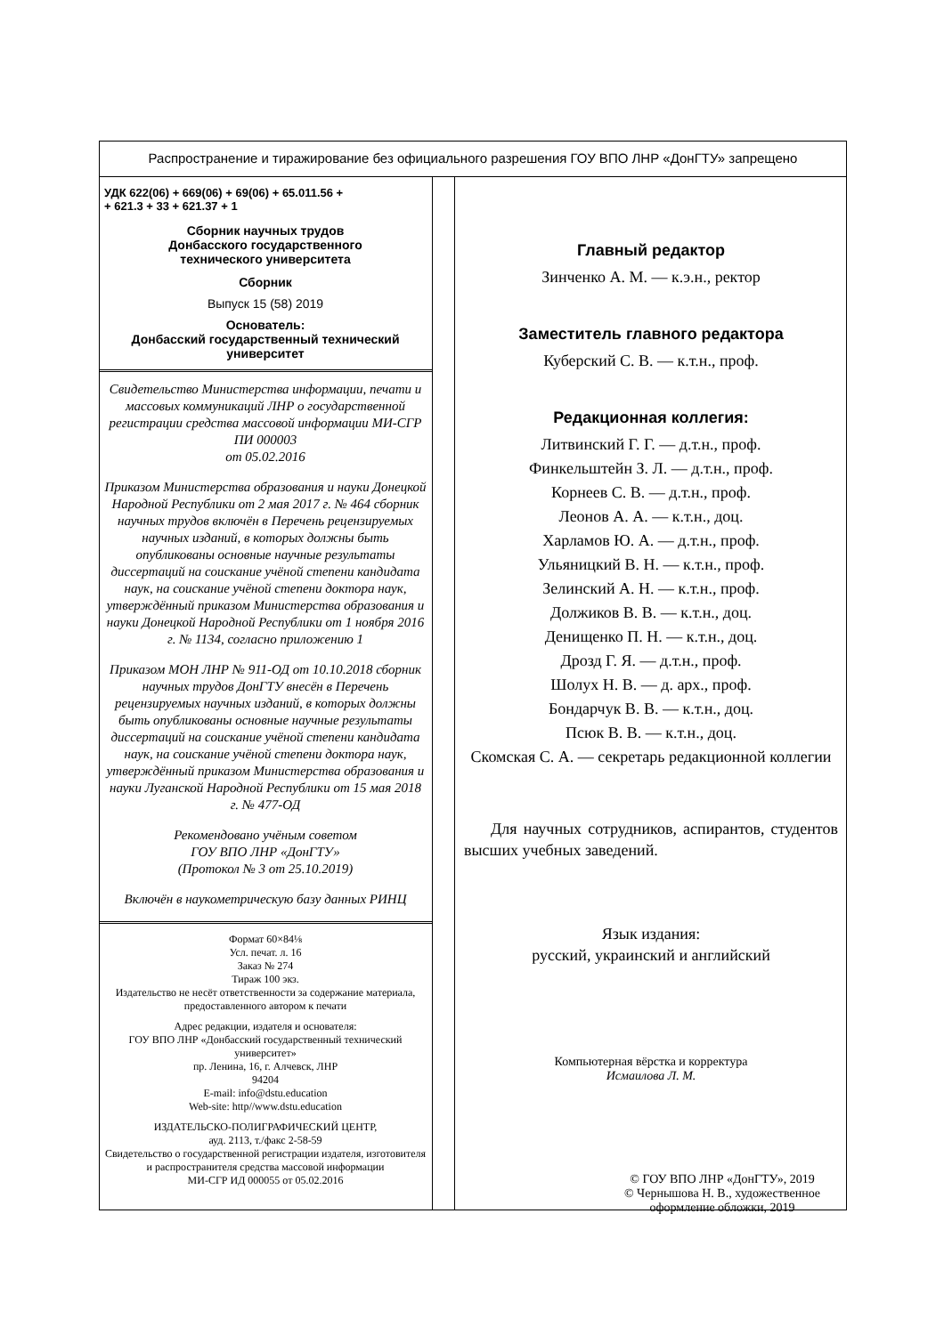Распространение и тиражирование без официального разрешения ГОУ ВПО ЛНР «ДонГТУ» запрещено
УДК 622(06) + 669(06) + 69(06) + 65.011.56 +
+ 621.3 + 33 + 621.37 + 1
Сборник научных трудов
Донбасского государственного
технического университета
Сборник
Выпуск 15 (58) 2019
Основатель:
Донбасский государственный технический университет
Свидетельство Министерства информации, печати и массовых коммуникаций ЛНР о государственной регистрации средства массовой информации МИ-СГР ПИ 000003
от 05.02.2016
Приказом Министерства образования и науки Донецкой Народной Республики от 2 мая 2017 г. № 464 сборник научных трудов включён в Перечень рецензируемых научных изданий, в которых должны быть опубликованы основные научные результаты диссертаций на соискание учёной степени кандидата наук, на соискание учёной степени доктора наук, утверждённый приказом Министерства образования и науки Донецкой Народной Республики от 1 ноября 2016 г. № 1134, согласно приложению 1
Приказом МОН ЛНР № 911-ОД от 10.10.2018 сборник научных трудов ДонГТУ внесён в Перечень рецензируемых научных изданий, в которых должны быть опубликованы основные научные результаты диссертаций на соискание учёной степени кандидата наук, на соискание учёной степени доктора наук, утверждённый приказом Министерства образования и науки Луганской Народной Республики от 15 мая 2018 г. № 477-ОД
Рекомендовано учёным советом
ГОУ ВПО ЛНР «ДонГТУ»
(Протокол № 3 от 25.10.2019)
Включён в наукометрическую базу данных РИНЦ
Формат 60×84⅛
Усл. печат. л. 16
Заказ № 274
Тираж 100 экз.
Издательство не несёт ответственности за содержание материала, предоставленного автором к печати
Адрес редакции, издателя и основателя:
ГОУ ВПО ЛНР «Донбасский государственный технический университет»
пр. Ленина, 16, г. Алчевск, ЛНР
94204
E-mail: info@dstu.education
Web-site: http//www.dstu.education
ИЗДАТЕЛЬСКО-ПОЛИГРАФИЧЕСКИЙ ЦЕНТР,
ауд. 2113, т./факс 2-58-59
Свидетельство о государственной регистрации издателя, изготовителя
и распространителя средства массовой информации
МИ-СГР ИД 000055 от 05.02.2016
Главный редактор
Зинченко А. М. — к.э.н., ректор
Заместитель главного редактора
Куберский С. В. — к.т.н., проф.
Редакционная коллегия:
Литвинский Г. Г. — д.т.н., проф.
Финкельштейн З. Л. — д.т.н., проф.
Корнеев С. В. — д.т.н., проф.
Леонов А. А. — к.т.н., доц.
Харламов Ю. А. — д.т.н., проф.
Ульяницкий В. Н. — к.т.н., проф.
Зелинский А. Н. — к.т.н., проф.
Должиков В. В. — к.т.н., доц.
Денищенко П. Н. — к.т.н., доц.
Дрозд Г. Я. — д.т.н., проф.
Шолух Н. В. — д. арх., проф.
Бондарчук В. В. — к.т.н., доц.
Псюк В. В. — к.т.н., доц.
Скомская С. А. — секретарь редакционной коллегии
Для научных сотрудников, аспирантов, студентов высших учебных заведений.
Язык издания:
русский, украинский и английский
Компьютерная вёрстка и корректура
Исмаилова Л. М.
© ГОУ ВПО ЛНР «ДонГТУ», 2019
© Чернышова Н. В., художественное оформление обложки, 2019